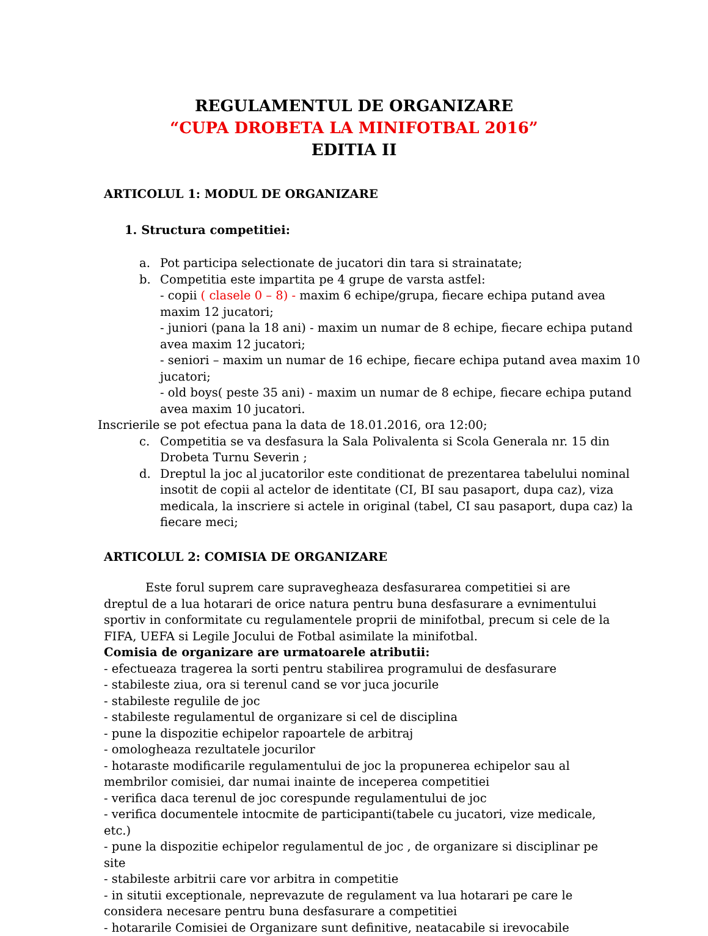REGULAMENTUL DE ORGANIZARE
“CUPA DROBETA LA MINIFOTBAL 2016”
EDITIA II
ARTICOLUL 1: MODUL DE ORGANIZARE
1. Structura competitiei:
a. Pot participa selectionate de jucatori din tara si strainatate;
b. Competitia este impartita pe 4 grupe de varsta astfel:
- copii ( clasele 0 – 8) - maxim 6 echipe/grupa, fiecare echipa putand avea maxim 12 jucatori;
- juniori (pana la 18 ani) - maxim un numar de 8 echipe, fiecare echipa putand avea maxim 12 jucatori;
- seniori – maxim un numar de 16 echipe, fiecare echipa putand avea maxim 10 jucatori;
- old boys( peste 35 ani) - maxim un numar de 8 echipe, fiecare echipa putand avea maxim 10 jucatori.
Inscrierile se pot efectua pana la data de 18.01.2016, ora 12:00;
c. Competitia se va desfasura la Sala Polivalenta si Scola Generala nr. 15 din Drobeta Turnu Severin ;
d. Dreptul la joc al jucatorilor este conditionat de prezentarea tabelului nominal insotit de copii al actelor de identitate (CI, BI sau pasaport, dupa caz), viza medicala, la inscriere si actele in original (tabel, CI sau pasaport, dupa caz) la fiecare meci;
ARTICOLUL 2: COMISIA DE ORGANIZARE
Este forul suprem care supravegheaza desfasurarea competitiei si are dreptul de a lua hotarari de orice natura pentru buna desfasurare a evnimentului sportiv in conformitate cu regulamentele proprii de minifotbal, precum si cele de la FIFA, UEFA si Legile Jocului de Fotbal asimilate la minifotbal.
Comisia de organizare are urmatoarele atributii:
- efectueaza tragerea la sorti pentru stabilirea programului de desfasurare
- stabileste ziua, ora si terenul cand se vor juca jocurile
- stabileste regulile de joc
- stabileste regulamentul de organizare si cel de disciplina
- pune la dispozitie echipelor rapoartele de arbitraj
- omologheaza rezultatele jocurilor
- hotaraste modificarile regulamentului de joc la propunerea echipelor sau al membrilor comisiei, dar numai inainte de inceperea competitiei
- verifica daca terenul de joc corespunde regulamentului de joc
- verifica documentele intocmite de participanti(tabele cu jucatori, vize medicale, etc.)
- pune la dispozitie echipelor regulamentul de joc , de organizare si disciplinar pe site
- stabileste arbitrii care vor arbitra in competitie
- in situtii exceptionale, neprevazute de regulament va lua hotarari pe care le considera necesare pentru buna desfasurare a competitiei
- hotararile Comisiei de Organizare sunt definitive, neatacabile si irevocabile